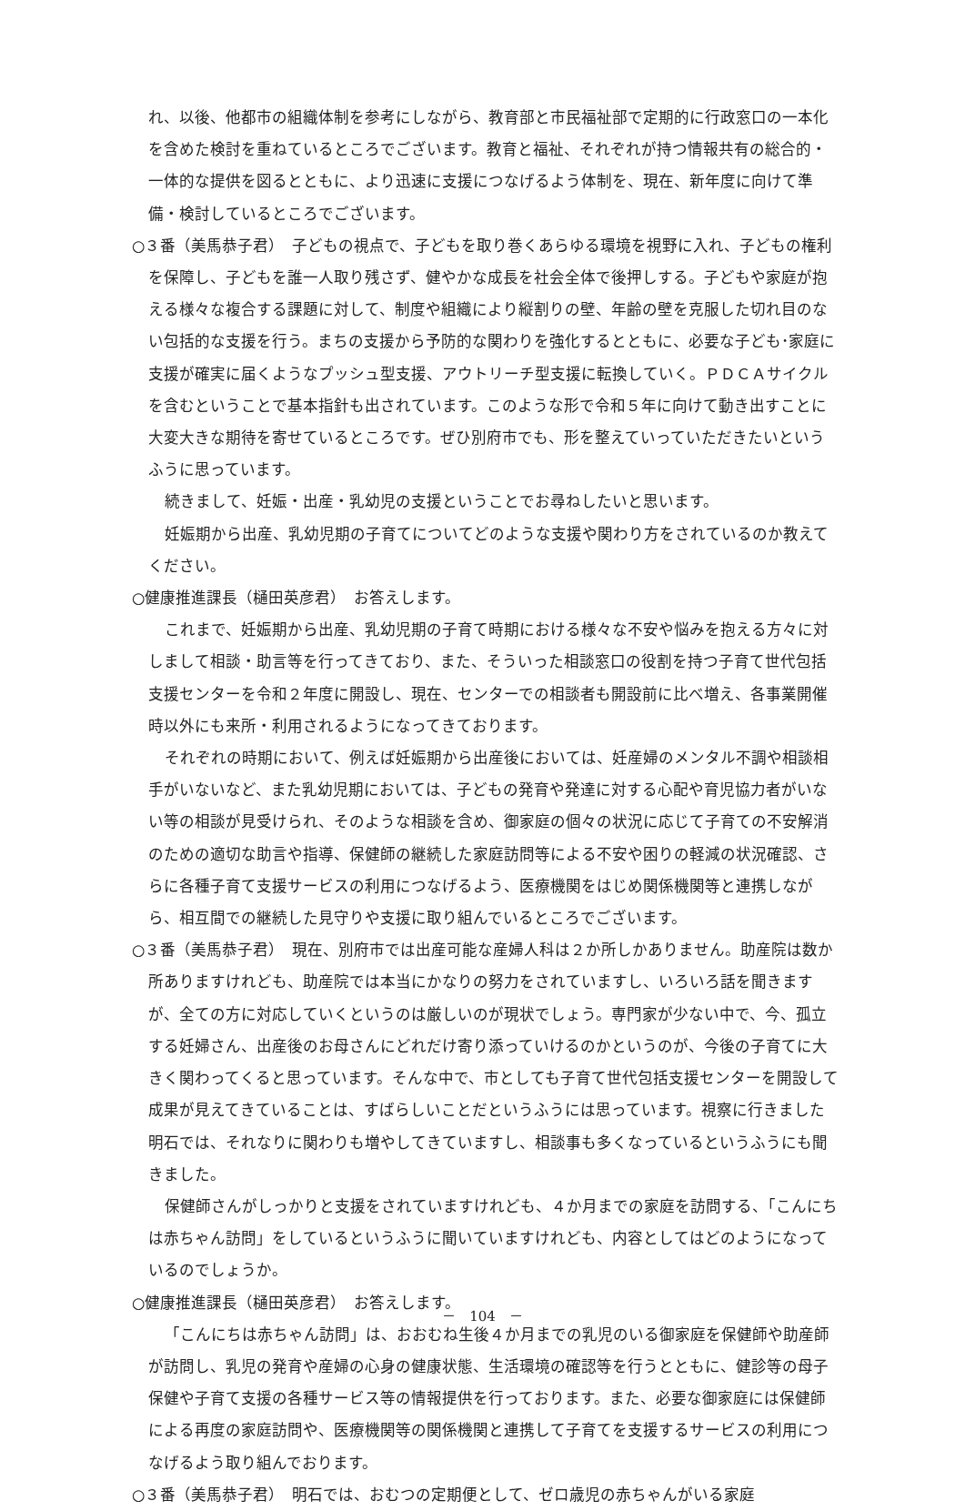れ、以後、他都市の組織体制を参考にしながら、教育部と市民福祉部で定期的に行政窓口の一本化を含めた検討を重ねているところでございます。教育と福祉、それぞれが持つ情報共有の総合的・一体的な提供を図るとともに、より迅速に支援につなげるよう体制を、現在、新年度に向けて準備・検討しているところでございます。
○３番（美馬恭子君）　子どもの視点で、子どもを取り巻くあらゆる環境を視野に入れ、子どもの権利を保障し、子どもを誰一人取り残さず、健やかな成長を社会全体で後押しする。子どもや家庭が抱える様々な複合する課題に対して、制度や組織により縦割りの壁、年齢の壁を克服した切れ目のない包括的な支援を行う。まちの支援から予防的な関わりを強化するとともに、必要な子ども･家庭に支援が確実に届くようなプッシュ型支援、アウトリーチ型支援に転換していく。ＰＤＣＡサイクルを含むということで基本指針も出されています。このような形で令和５年に向けて動き出すことに大変大きな期待を寄せているところです。ぜひ別府市でも、形を整えていっていただきたいというふうに思っています。
続きまして、妊娠・出産・乳幼児の支援ということでお尋ねしたいと思います。
妊娠期から出産、乳幼児期の子育てについてどのような支援や関わり方をされているのか教えてください。
○健康推進課長（樋田英彦君）　お答えします。
これまで、妊娠期から出産、乳幼児期の子育て時期における様々な不安や悩みを抱える方々に対しまして相談・助言等を行ってきており、また、そういった相談窓口の役割を持つ子育て世代包括支援センターを令和２年度に開設し、現在、センターでの相談者も開設前に比べ増え、各事業開催時以外にも来所・利用されるようになってきております。
それぞれの時期において、例えば妊娠期から出産後においては、妊産婦のメンタル不調や相談相手がいないなど、また乳幼児期においては、子どもの発育や発達に対する心配や育児協力者がいない等の相談が見受けられ、そのような相談を含め、御家庭の個々の状況に応じて子育ての不安解消のための適切な助言や指導、保健師の継続した家庭訪問等による不安や困りの軽減の状況確認、さらに各種子育て支援サービスの利用につなげるよう、医療機関をはじめ関係機関等と連携しながら、相互間での継続した見守りや支援に取り組んでいるところでございます。
○３番（美馬恭子君）　現在、別府市では出産可能な産婦人科は２か所しかありません。助産院は数か所ありますけれども、助産院では本当にかなりの努力をされていますし、いろいろ話を聞きますが、全ての方に対応していくというのは厳しいのが現状でしょう。専門家が少ない中で、今、孤立する妊婦さん、出産後のお母さんにどれだけ寄り添っていけるのかというのが、今後の子育てに大きく関わってくると思っています。そんな中で、市としても子育て世代包括支援センターを開設して成果が見えてきていることは、すばらしいことだというふうには思っています。視察に行きました明石では、それなりに関わりも増やしてきていますし、相談事も多くなっているというふうにも聞きました。
保健師さんがしっかりと支援をされていますけれども、４か月までの家庭を訪問する、「こんにちは赤ちゃん訪問」をしているというふうに聞いていますけれども、内容としてはどのようになっているのでしょうか。
○健康推進課長（樋田英彦君）　お答えします。
「こんにちは赤ちゃん訪問」は、おおむね生後４か月までの乳児のいる御家庭を保健師や助産師が訪問し、乳児の発育や産婦の心身の健康状態、生活環境の確認等を行うとともに、健診等の母子保健や子育て支援の各種サービス等の情報提供を行っております。また、必要な御家庭には保健師による再度の家庭訪問や、医療機関等の関係機関と連携して子育てを支援するサービスの利用につなげるよう取り組んでおります。
○３番（美馬恭子君）　明石では、おむつの定期便として、ゼロ歳児の赤ちゃんがいる家庭
－　104　－